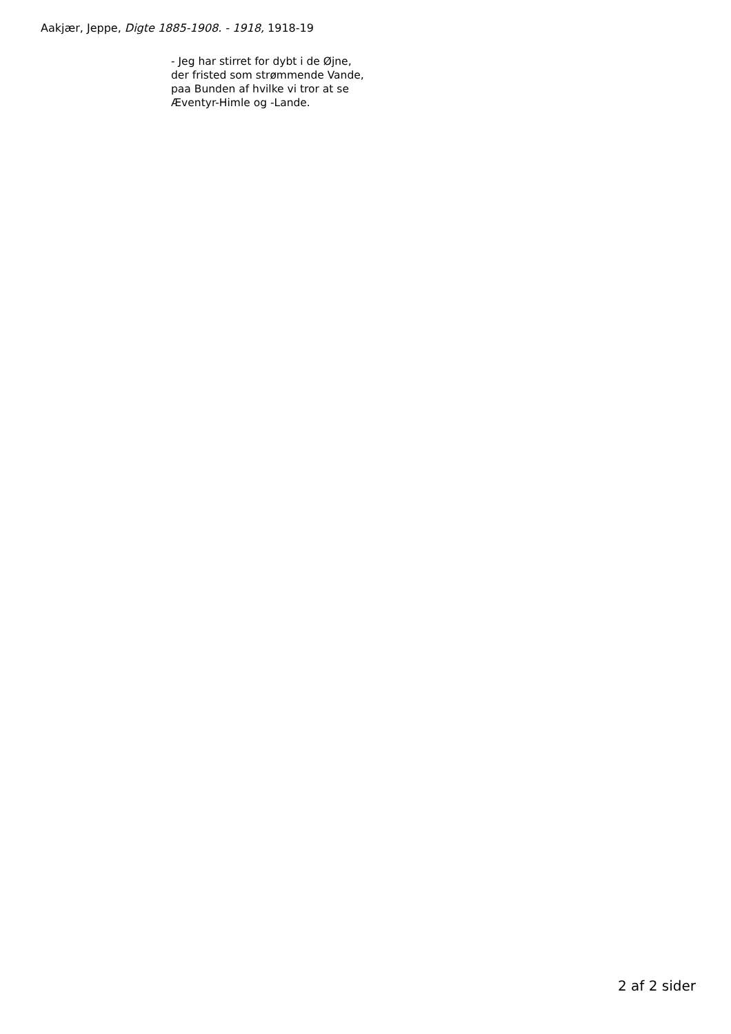Aakjær, Jeppe, Digte 1885-1908. - 1918, 1918-19
- Jeg har stirret for dybt i de Øjne,
der fristed som strømmende Vande,
paa Bunden af hvilke vi tror at se
Æventyr-Himle og -Lande.
2 af 2 sider